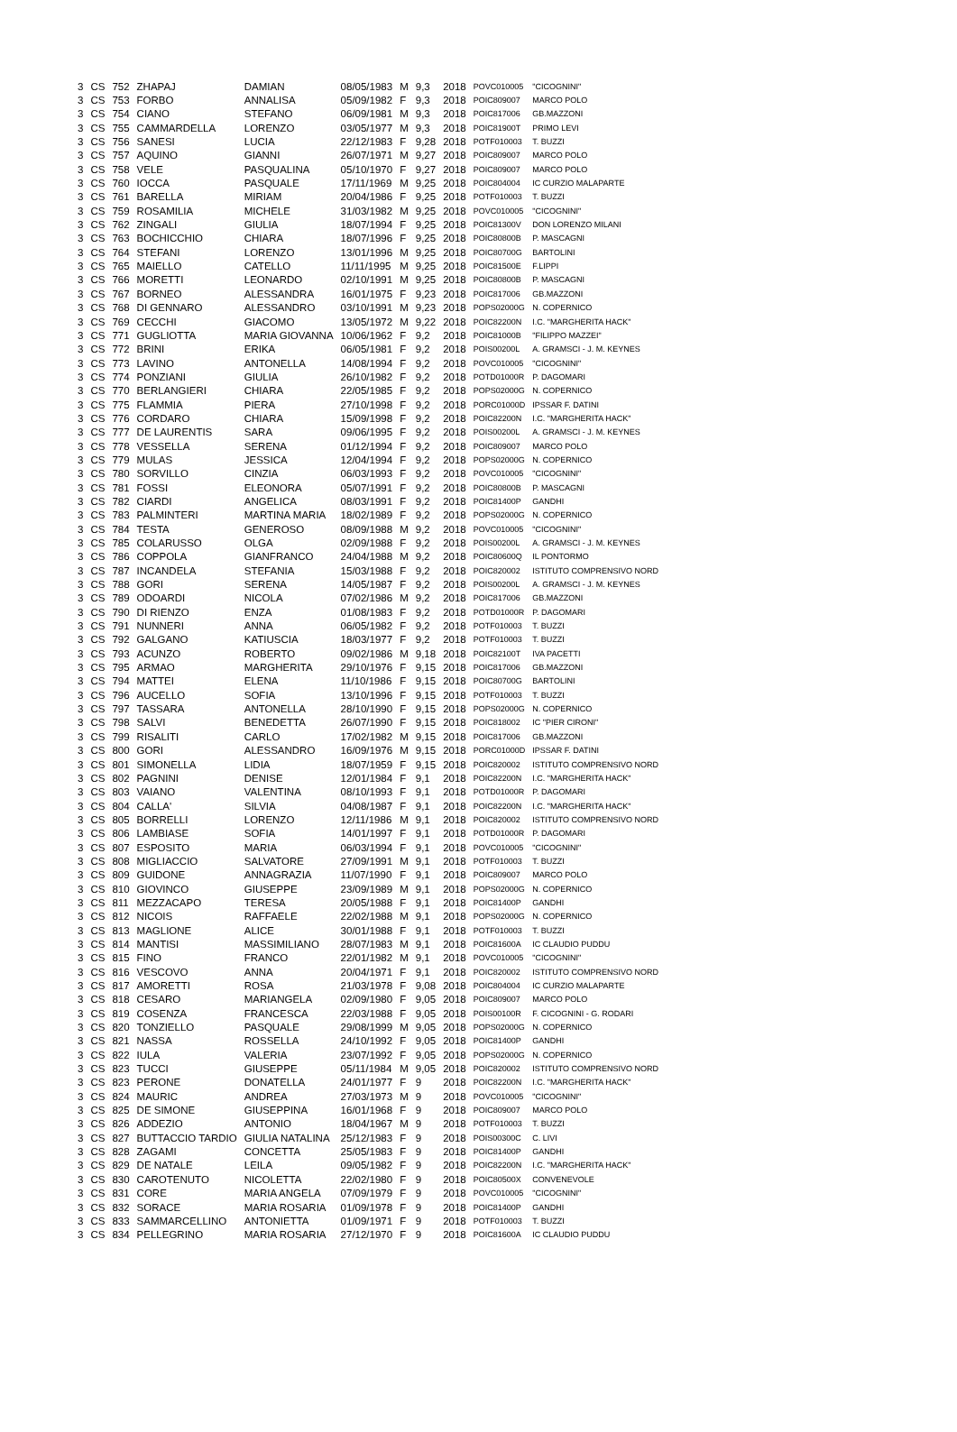| 3 | CS | 752 | ZHAPAJ | DAMIAN | 08/05/1983 | M | 9,3 | 2018 | POVC010005 | "CICOGNINI" |
| 3 | CS | 753 | FORBO | ANNALISA | 05/09/1982 | F | 9,3 | 2018 | POIC809007 | MARCO POLO |
| 3 | CS | 754 | CIANO | STEFANO | 06/09/1981 | M | 9,3 | 2018 | POIC817006 | GB.MAZZONI |
| 3 | CS | 755 | CAMMARDELLA | LORENZO | 03/05/1977 | M | 9,3 | 2018 | POIC81900T | PRIMO LEVI |
| 3 | CS | 756 | SANESI | LUCIA | 22/12/1983 | F | 9,28 | 2018 | POTF010003 | T. BUZZI |
| 3 | CS | 757 | AQUINO | GIANNI | 26/07/1971 | M | 9,27 | 2018 | POIC809007 | MARCO POLO |
| 3 | CS | 758 | VELE | PASQUALINA | 05/10/1970 | F | 9,27 | 2018 | POIC809007 | MARCO POLO |
| 3 | CS | 760 | IOCCA | PASQUALE | 17/11/1969 | M | 9,25 | 2018 | POIC804004 | IC CURZIO MALAPARTE |
| 3 | CS | 761 | BARELLA | MIRIAM | 20/04/1986 | F | 9,25 | 2018 | POTF010003 | T. BUZZI |
| 3 | CS | 759 | ROSAMILIA | MICHELE | 31/03/1982 | M | 9,25 | 2018 | POVC010005 | "CICOGNINI" |
| 3 | CS | 762 | ZINGALI | GIULIA | 18/07/1994 | F | 9,25 | 2018 | POIC81300V | DON LORENZO MILANI |
| 3 | CS | 763 | BOCHICCHIO | CHIARA | 18/07/1996 | F | 9,25 | 2018 | POIC80800B | P. MASCAGNI |
| 3 | CS | 764 | STEFANI | LORENZO | 13/01/1996 | M | 9,25 | 2018 | POIC80700G | BARTOLINI |
| 3 | CS | 765 | MAIELLO | CATELLO | 11/11/1995 | M | 9,25 | 2018 | POIC81500E | F.LIPPI |
| 3 | CS | 766 | MORETTI | LEONARDO | 02/10/1991 | M | 9,25 | 2018 | POIC80800B | P. MASCAGNI |
| 3 | CS | 767 | BORNEO | ALESSANDRA | 16/01/1975 | F | 9,23 | 2018 | POIC817006 | GB.MAZZONI |
| 3 | CS | 768 | DI GENNARO | ALESSANDRO | 03/10/1991 | M | 9,23 | 2018 | POPS02000G | N. COPERNICO |
| 3 | CS | 769 | CECCHI | GIACOMO | 13/05/1972 | M | 9,22 | 2018 | POIC82200N | I.C. "MARGHERITA HACK" |
| 3 | CS | 771 | GUGLIOTTA | MARIA GIOVANNA | 10/06/1962 | F | 9,2 | 2018 | POIC81000B | "FILIPPO MAZZEI" |
| 3 | CS | 772 | BRINI | ERIKA | 06/05/1981 | F | 9,2 | 2018 | POIS00200L | A. GRAMSCI - J. M. KEYNES |
| 3 | CS | 773 | LAVINO | ANTONELLA | 14/08/1994 | F | 9,2 | 2018 | POVC010005 | "CICOGNINI" |
| 3 | CS | 774 | PONZIANI | GIULIA | 26/10/1982 | F | 9,2 | 2018 | POTD01000R | P. DAGOMARI |
| 3 | CS | 770 | BERLANGIERI | CHIARA | 22/05/1985 | F | 9,2 | 2018 | POPS02000G | N. COPERNICO |
| 3 | CS | 775 | FLAMMIA | PIERA | 27/10/1998 | F | 9,2 | 2018 | PORC01000D | IPSSAR F. DATINI |
| 3 | CS | 776 | CORDARO | CHIARA | 15/09/1998 | F | 9,2 | 2018 | POIC82200N | I.C. "MARGHERITA HACK" |
| 3 | CS | 777 | DE LAURENTIS | SARA | 09/06/1995 | F | 9,2 | 2018 | POIS00200L | A. GRAMSCI - J. M. KEYNES |
| 3 | CS | 778 | VESSELLA | SERENA | 01/12/1994 | F | 9,2 | 2018 | POIC809007 | MARCO POLO |
| 3 | CS | 779 | MULAS | JESSICA | 12/04/1994 | F | 9,2 | 2018 | POPS02000G | N. COPERNICO |
| 3 | CS | 780 | SORVILLO | CINZIA | 06/03/1993 | F | 9,2 | 2018 | POVC010005 | "CICOGNINI" |
| 3 | CS | 781 | FOSSI | ELEONORA | 05/07/1991 | F | 9,2 | 2018 | POIC80800B | P. MASCAGNI |
| 3 | CS | 782 | CIARDI | ANGELICA | 08/03/1991 | F | 9,2 | 2018 | POIC81400P | GANDHI |
| 3 | CS | 783 | PALMINTERI | MARTINA MARIA | 18/02/1989 | F | 9,2 | 2018 | POPS02000G | N. COPERNICO |
| 3 | CS | 784 | TESTA | GENEROSO | 08/09/1988 | M | 9,2 | 2018 | POVC010005 | "CICOGNINI" |
| 3 | CS | 785 | COLARUSSO | OLGA | 02/09/1988 | F | 9,2 | 2018 | POIS00200L | A. GRAMSCI - J. M. KEYNES |
| 3 | CS | 786 | COPPOLA | GIANFRANCO | 24/04/1988 | M | 9,2 | 2018 | POIC80600Q | IL PONTORMO |
| 3 | CS | 787 | INCANDELA | STEFANIA | 15/03/1988 | F | 9,2 | 2018 | POIC820002 | ISTITUTO COMPRENSIVO NORD |
| 3 | CS | 788 | GORI | SERENA | 14/05/1987 | F | 9,2 | 2018 | POIS00200L | A. GRAMSCI - J. M. KEYNES |
| 3 | CS | 789 | ODOARDI | NICOLA | 07/02/1986 | M | 9,2 | 2018 | POIC817006 | GB.MAZZONI |
| 3 | CS | 790 | DI RIENZO | ENZA | 01/08/1983 | F | 9,2 | 2018 | POTD01000R | P. DAGOMARI |
| 3 | CS | 791 | NUNNERI | ANNA | 06/05/1982 | F | 9,2 | 2018 | POTF010003 | T. BUZZI |
| 3 | CS | 792 | GALGANO | KATIUSCIA | 18/03/1977 | F | 9,2 | 2018 | POTF010003 | T. BUZZI |
| 3 | CS | 793 | ACUNZO | ROBERTO | 09/02/1986 | M | 9,18 | 2018 | POIC82100T | IVA PACETTI |
| 3 | CS | 795 | ARMAO | MARGHERITA | 29/10/1976 | F | 9,15 | 2018 | POIC817006 | GB.MAZZONI |
| 3 | CS | 794 | MATTEI | ELENA | 11/10/1986 | F | 9,15 | 2018 | POIC80700G | BARTOLINI |
| 3 | CS | 796 | AUCELLO | SOFIA | 13/10/1996 | F | 9,15 | 2018 | POTF010003 | T. BUZZI |
| 3 | CS | 797 | TASSARA | ANTONELLA | 28/10/1990 | F | 9,15 | 2018 | POPS02000G | N. COPERNICO |
| 3 | CS | 798 | SALVI | BENEDETTA | 26/07/1990 | F | 9,15 | 2018 | POIC818002 | IC "PIER CIRONI" |
| 3 | CS | 799 | RISALITI | CARLO | 17/02/1982 | M | 9,15 | 2018 | POIC817006 | GB.MAZZONI |
| 3 | CS | 800 | GORI | ALESSANDRO | 16/09/1976 | M | 9,15 | 2018 | PORC01000D | IPSSAR F. DATINI |
| 3 | CS | 801 | SIMONELLA | LIDIA | 18/07/1959 | F | 9,15 | 2018 | POIC820002 | ISTITUTO COMPRENSIVO NORD |
| 3 | CS | 802 | PAGNINI | DENISE | 12/01/1984 | F | 9,1 | 2018 | POIC82200N | I.C. "MARGHERITA HACK" |
| 3 | CS | 803 | VAIANO | VALENTINA | 08/10/1993 | F | 9,1 | 2018 | POTD01000R | P. DAGOMARI |
| 3 | CS | 804 | CALLA' | SILVIA | 04/08/1987 | F | 9,1 | 2018 | POIC82200N | I.C. "MARGHERITA HACK" |
| 3 | CS | 805 | BORRELLI | LORENZO | 12/11/1986 | M | 9,1 | 2018 | POIC820002 | ISTITUTO COMPRENSIVO NORD |
| 3 | CS | 806 | LAMBIASE | SOFIA | 14/01/1997 | F | 9,1 | 2018 | POTD01000R | P. DAGOMARI |
| 3 | CS | 807 | ESPOSITO | MARIA | 06/03/1994 | F | 9,1 | 2018 | POVC010005 | "CICOGNINI" |
| 3 | CS | 808 | MIGLIACCIO | SALVATORE | 27/09/1991 | M | 9,1 | 2018 | POTF010003 | T. BUZZI |
| 3 | CS | 809 | GUIDONE | ANNAGRAZIA | 11/07/1990 | F | 9,1 | 2018 | POIC809007 | MARCO POLO |
| 3 | CS | 810 | GIOVINCO | GIUSEPPE | 23/09/1989 | M | 9,1 | 2018 | POPS02000G | N. COPERNICO |
| 3 | CS | 811 | MEZZACAPO | TERESA | 20/05/1988 | F | 9,1 | 2018 | POIC81400P | GANDHI |
| 3 | CS | 812 | NICOIS | RAFFAELE | 22/02/1988 | M | 9,1 | 2018 | POPS02000G | N. COPERNICO |
| 3 | CS | 813 | MAGLIONE | ALICE | 30/01/1988 | F | 9,1 | 2018 | POTF010003 | T. BUZZI |
| 3 | CS | 814 | MANTISI | MASSIMILIANO | 28/07/1983 | M | 9,1 | 2018 | POIC81600A | IC CLAUDIO PUDDU |
| 3 | CS | 815 | FINO | FRANCO | 22/01/1982 | M | 9,1 | 2018 | POVC010005 | "CICOGNINI" |
| 3 | CS | 816 | VESCOVO | ANNA | 20/04/1971 | F | 9,1 | 2018 | POIC820002 | ISTITUTO COMPRENSIVO NORD |
| 3 | CS | 817 | AMORETTI | ROSA | 21/03/1978 | F | 9,08 | 2018 | POIC804004 | IC CURZIO MALAPARTE |
| 3 | CS | 818 | CESARO | MARIANGELA | 02/09/1980 | F | 9,05 | 2018 | POIC809007 | MARCO POLO |
| 3 | CS | 819 | COSENZA | FRANCESCA | 22/03/1988 | F | 9,05 | 2018 | POIS00100R | F. CICOGNINI - G. RODARI |
| 3 | CS | 820 | TONZIELLO | PASQUALE | 29/08/1999 | M | 9,05 | 2018 | POPS02000G | N. COPERNICO |
| 3 | CS | 821 | NASSA | ROSSELLA | 24/10/1992 | F | 9,05 | 2018 | POIC81400P | GANDHI |
| 3 | CS | 822 | IULA | VALERIA | 23/07/1992 | F | 9,05 | 2018 | POPS02000G | N. COPERNICO |
| 3 | CS | 823 | TUCCI | GIUSEPPE | 05/11/1984 | M | 9,05 | 2018 | POIC820002 | ISTITUTO COMPRENSIVO NORD |
| 3 | CS | 823 | PERONE | DONATELLA | 24/01/1977 | F | 9 | 2018 | POIC82200N | I.C. "MARGHERITA HACK" |
| 3 | CS | 824 | MAURIC | ANDREA | 27/03/1973 | M | 9 | 2018 | POVC010005 | "CICOGNINI" |
| 3 | CS | 825 | DE SIMONE | GIUSEPPINA | 16/01/1968 | F | 9 | 2018 | POIC809007 | MARCO POLO |
| 3 | CS | 826 | ADDEZIO | ANTONIO | 18/04/1967 | M | 9 | 2018 | POTF010003 | T. BUZZI |
| 3 | CS | 827 | BUTTACCIO TARDIO | GIULIA NATALINA | 25/12/1983 | F | 9 | 2018 | POIS00300C | C. LIVI |
| 3 | CS | 828 | ZAGAMI | CONCETTA | 25/05/1983 | F | 9 | 2018 | POIC81400P | GANDHI |
| 3 | CS | 829 | DE NATALE | LEILA | 09/05/1982 | F | 9 | 2018 | POIC82200N | I.C. "MARGHERITA HACK" |
| 3 | CS | 830 | CAROTENUTO | NICOLETTA | 22/02/1980 | F | 9 | 2018 | POIC80500X | CONVENEVOLE |
| 3 | CS | 831 | CORE | MARIA ANGELA | 07/09/1979 | F | 9 | 2018 | POVC010005 | "CICOGNINI" |
| 3 | CS | 832 | SORACE | MARIA ROSARIA | 01/09/1978 | F | 9 | 2018 | POIC81400P | GANDHI |
| 3 | CS | 833 | SAMMARCELLINO | ANTONIETTA | 01/09/1971 | F | 9 | 2018 | POTF010003 | T. BUZZI |
| 3 | CS | 834 | PELLEGRINO | MARIA ROSARIA | 27/12/1970 | F | 9 | 2018 | POIC81600A | IC CLAUDIO PUDDU |